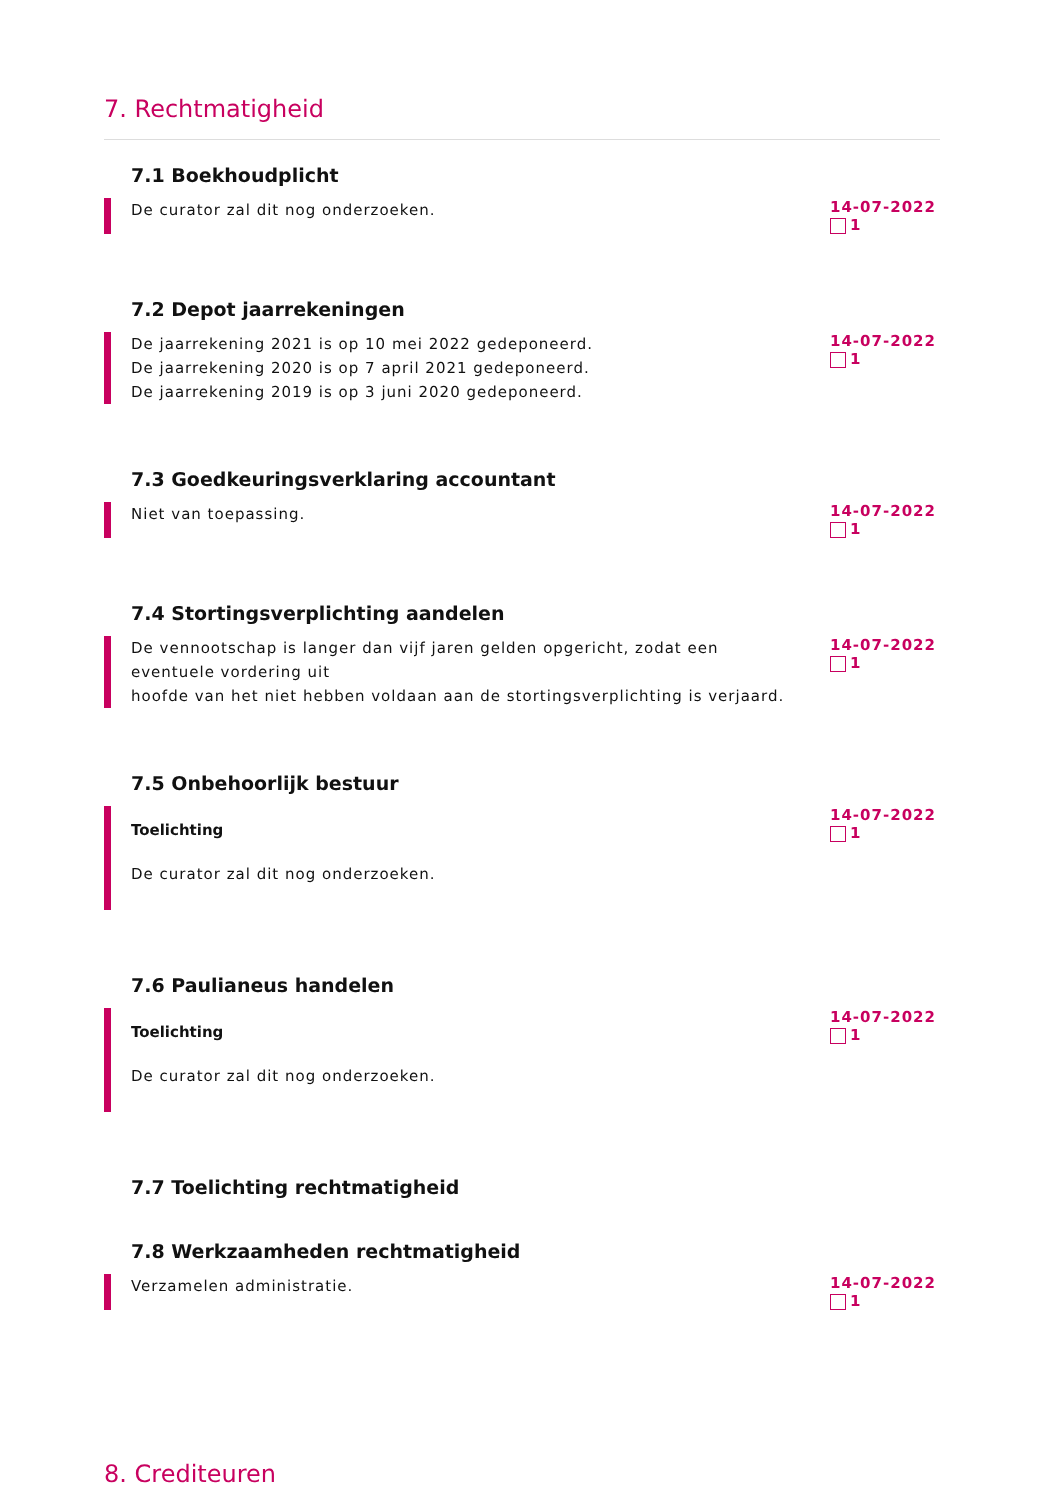7. Rechtmatigheid
7.1 Boekhoudplicht
De curator zal dit nog onderzoeken.
14-07-2022
1
7.2 Depot jaarrekeningen
De jaarrekening 2021 is op 10 mei 2022 gedeponeerd.
De jaarrekening 2020 is op 7 april 2021 gedeponeerd.
De jaarrekening 2019 is op 3 juni 2020 gedeponeerd.
14-07-2022
1
7.3 Goedkeuringsverklaring accountant
Niet van toepassing.
14-07-2022
1
7.4 Stortingsverplichting aandelen
De vennootschap is langer dan vijf jaren gelden opgericht, zodat een eventuele vordering uit
hoofde van het niet hebben voldaan aan de stortingsverplichting is verjaard.
14-07-2022
1
7.5 Onbehoorlijk bestuur
Toelichting
De curator zal dit nog onderzoeken.
14-07-2022
1
7.6 Paulianeus handelen
Toelichting
De curator zal dit nog onderzoeken.
14-07-2022
1
7.7 Toelichting rechtmatigheid
7.8 Werkzaamheden rechtmatigheid
Verzamelen administratie.
14-07-2022
1
8. Crediteuren